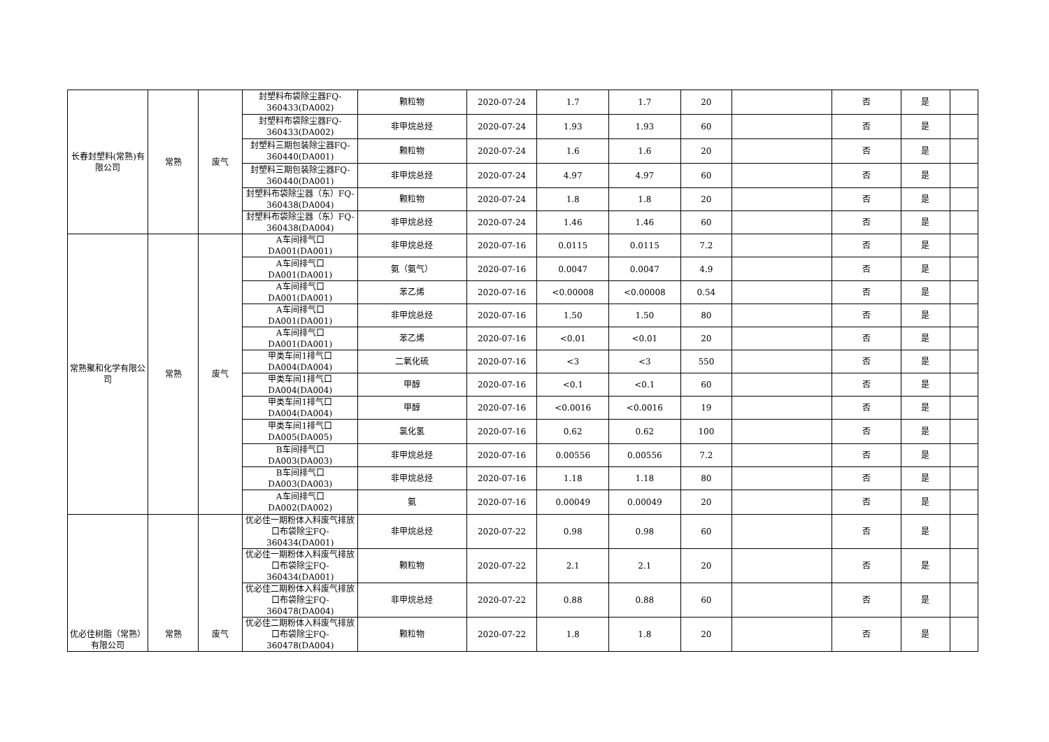| 长春封塑料(常熟)有限公司 | 常熟 | 废气 | 封塑料布袋除尘器FQ-360433(DA002) | 颗粒物 | 2020-07-24 | 1.7 | 1.7 | 20 | | 否 | 是 | |
| | | | 封塑料布袋除尘器FQ-360433(DA002) | 非甲烷总烃 | 2020-07-24 | 1.93 | 1.93 | 60 | | 否 | 是 | |
| | | | 封塑料三期包装除尘器FQ-360440(DA001) | 颗粒物 | 2020-07-24 | 1.6 | 1.6 | 20 | | 否 | 是 | |
| | | | 封塑料三期包装除尘器FQ-360440(DA001) | 非甲烷总烃 | 2020-07-24 | 4.97 | 4.97 | 60 | | 否 | 是 | |
| | | | 封塑料布袋除尘器（东）FQ-360438(DA004) | 颗粒物 | 2020-07-24 | 1.8 | 1.8 | 20 | | 否 | 是 | |
| | | | 封塑料布袋除尘器（东）FQ-360438(DA004) | 非甲烷总烃 | 2020-07-24 | 1.46 | 1.46 | 60 | | 否 | 是 | |
| 常熟聚和化学有限公司 | 常熟 | 废气 | A车间排气口DA001(DA001) | 非甲烷总烃 | 2020-07-16 | 0.0115 | 0.0115 | 7.2 | | 否 | 是 | |
| | | | A车间排气口DA001(DA001) | 氨（氨气） | 2020-07-16 | 0.0047 | 0.0047 | 4.9 | | 否 | 是 | |
| | | | A车间排气口DA001(DA001) | 苯乙烯 | 2020-07-16 | <0.00008 | <0.00008 | 0.54 | | 否 | 是 | |
| | | | A车间排气口DA001(DA001) | 非甲烷总烃 | 2020-07-16 | 1.50 | 1.50 | 80 | | 否 | 是 | |
| | | | A车间排气口DA001(DA001) | 苯乙烯 | 2020-07-16 | <0.01 | <0.01 | 20 | | 否 | 是 | |
| | | | 甲类车间1排气口DA004(DA004) | 二氧化硫 | 2020-07-16 | <3 | <3 | 550 | | 否 | 是 | |
| | | | 甲类车间1排气口DA004(DA004) | 甲醇 | 2020-07-16 | <0.1 | <0.1 | 60 | | 否 | 是 | |
| | | | 甲类车间1排气口DA004(DA004) | 甲醇 | 2020-07-16 | <0.0016 | <0.0016 | 19 | | 否 | 是 | |
| | | | 甲类车间1排气口DA005(DA005) | 氯化氢 | 2020-07-16 | 0.62 | 0.62 | 100 | | 否 | 是 | |
| | | | B车间排气口DA003(DA003) | 非甲烷总烃 | 2020-07-16 | 0.00556 | 0.00556 | 7.2 | | 否 | 是 | |
| | | | B车间排气口DA003(DA003) | 非甲烷总烃 | 2020-07-16 | 1.18 | 1.18 | 80 | | 否 | 是 | |
| | | | A车间排气口DA002(DA002) | 氨 | 2020-07-16 | 0.00049 | 0.00049 | 20 | | 否 | 是 | |
| 优必佳树脂（常熟）有限公司 | 常熟 | 废气 | 优必佳一期粉体入料废气排放口布袋除尘FQ-360434(DA001) | 非甲烷总烃 | 2020-07-22 | 0.98 | 0.98 | 60 | | 否 | 是 | |
| | | | 优必佳一期粉体入料废气排放口布袋除尘FQ-360434(DA001) | 颗粒物 | 2020-07-22 | 2.1 | 2.1 | 20 | | 否 | 是 | |
| | | | 优必佳二期粉体入料废气排放口布袋除尘FQ-360478(DA004) | 非甲烷总烃 | 2020-07-22 | 0.88 | 0.88 | 60 | | 否 | 是 | |
| | | | 优必佳二期粉体入料废气排放口布袋除尘FQ-360478(DA004) | 颗粒物 | 2020-07-22 | 1.8 | 1.8 | 20 | | 否 | 是 | |